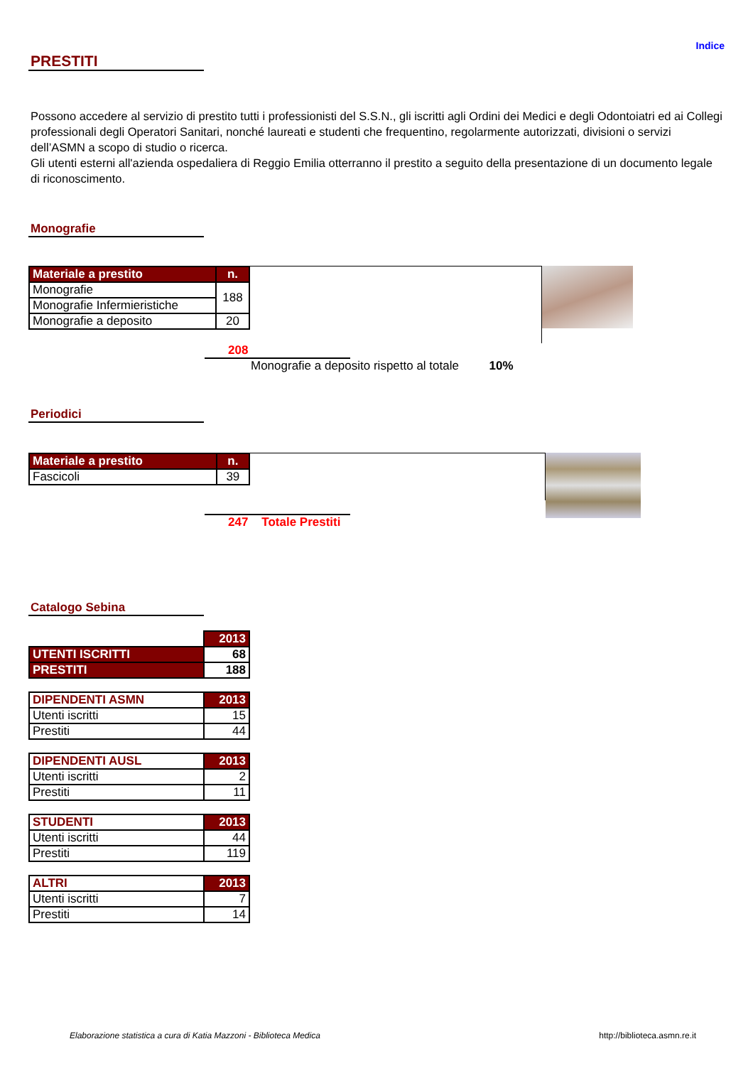Indice
PRESTITI
Possono accedere al servizio di prestito tutti i professionisti del S.S.N., gli iscritti agli Ordini dei Medici e degli Odontoiatri ed ai Collegi professionali degli Operatori Sanitari, nonché laureati e studenti che frequentino, regolarmente autorizzati, divisioni o servizi dell’ASMN a scopo di studio o ricerca.
Gli utenti esterni all'azienda ospedaliera di Reggio Emilia otterranno il prestito a seguito della presentazione di un documento legale di riconoscimento.
Monografie
| Materiale a prestito | n. |
| --- | --- |
| Monografie | 188 |
| Monografie Infermieristiche | |
| Monografie a deposito | 20 |
208
Monografie a deposito rispetto al totale 10%
Periodici
| Materiale a prestito | n. |
| --- | --- |
| Fascicoli | 39 |
247 Totale Prestiti
Catalogo Sebina
| | 2013 |
| UTENTI ISCRITTI | 68 |
| PRESTITI | 188 |
| DIPENDENTI ASMN | 2013 |
| --- | --- |
| Utenti iscritti | 15 |
| Prestiti | 44 |
| DIPENDENTI AUSL | 2013 |
| --- | --- |
| Utenti iscritti | 2 |
| Prestiti | 11 |
| STUDENTI | 2013 |
| --- | --- |
| Utenti iscritti | 44 |
| Prestiti | 119 |
| ALTRI | 2013 |
| --- | --- |
| Utenti iscritti | 7 |
| Prestiti | 14 |
Elaborazione statistica a cura di Katia Mazzoni - Biblioteca Medica http://biblioteca.asmn.re.it